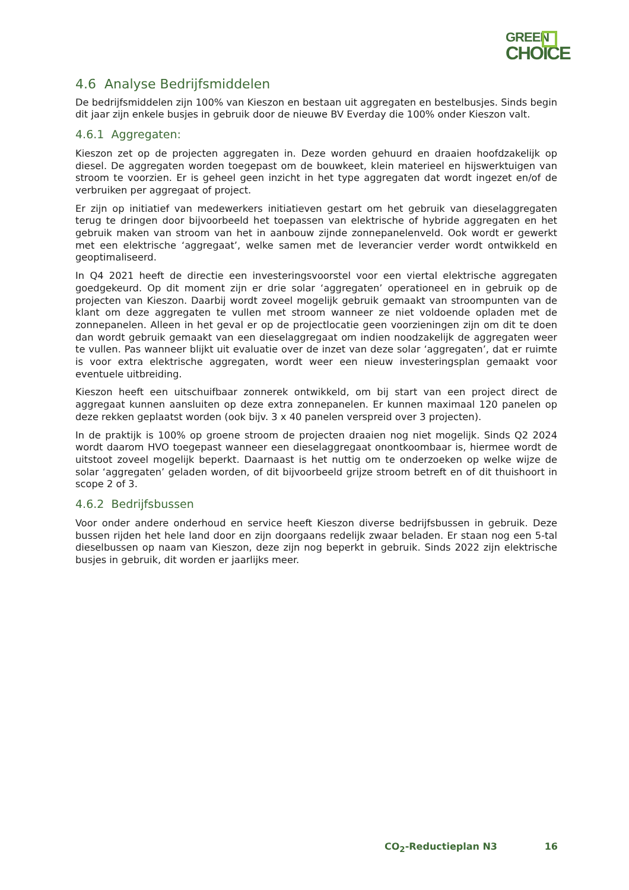GREEN
CHOICE
4.6 Analyse Bedrijfsmiddelen
De bedrijfsmiddelen zijn 100% van Kieszon en bestaan uit aggregaten en bestelbusjes. Sinds begin dit jaar zijn enkele busjes in gebruik door de nieuwe BV Everday die 100% onder Kieszon valt.
4.6.1 Aggregaten:
Kieszon zet op de projecten aggregaten in. Deze worden gehuurd en draaien hoofdzakelijk op diesel. De aggregaten worden toegepast om de bouwkeet, klein materieel en hijswerktuigen van stroom te voorzien. Er is geheel geen inzicht in het type aggregaten dat wordt ingezet en/of de verbruiken per aggregaat of project.
Er zijn op initiatief van medewerkers initiatieven gestart om het gebruik van dieselaggregaten terug te dringen door bijvoorbeeld het toepassen van elektrische of hybride aggregaten en het gebruik maken van stroom van het in aanbouw zijnde zonnepanelenveld. Ook wordt er gewerkt met een elektrische ‘aggregaat’, welke samen met de leverancier verder wordt ontwikkeld en geoptimaliseerd.
In Q4 2021 heeft de directie een investeringsvoorstel voor een viertal elektrische aggregaten goedgekeurd. Op dit moment zijn er drie solar ‘aggregaten’ operationeel en in gebruik op de projecten van Kieszon. Daarbij wordt zoveel mogelijk gebruik gemaakt van stroompunten van de klant om deze aggregaten te vullen met stroom wanneer ze niet voldoende opladen met de zonnepanelen. Alleen in het geval er op de projectlocatie geen voorzieningen zijn om dit te doen dan wordt gebruik gemaakt van een dieselaggregaat om indien noodzakelijk de aggregaten weer te vullen. Pas wanneer blijkt uit evaluatie over de inzet van deze solar ‘aggregaten’, dat er ruimte is voor extra elektrische aggregaten, wordt weer een nieuw investeringsplan gemaakt voor eventuele uitbreiding.
Kieszon heeft een uitschuifbaar zonnerek ontwikkeld, om bij start van een project direct de aggregaat kunnen aansluiten op deze extra zonnepanelen. Er kunnen maximaal 120 panelen op deze rekken geplaatst worden (ook bijv. 3 x 40 panelen verspreid over 3 projecten).
In de praktijk is 100% op groene stroom de projecten draaien nog niet mogelijk. Sinds Q2 2024 wordt daarom HVO toegepast wanneer een dieselaggregaat onontkoombaar is, hiermee wordt de uitstoot zoveel mogelijk beperkt. Daarnaast is het nuttig om te onderzoeken op welke wijze de solar ‘aggregaten’ geladen worden, of dit bijvoorbeeld grijze stroom betreft en of dit thuishoort in scope 2 of 3.
4.6.2 Bedrijfsbussen
Voor onder andere onderhoud en service heeft Kieszon diverse bedrijfsbussen in gebruik. Deze bussen rijden het hele land door en zijn doorgaans redelijk zwaar beladen. Er staan nog een 5-tal dieselbussen op naam van Kieszon, deze zijn nog beperkt in gebruik. Sinds 2022 zijn elektrische busjes in gebruik, dit worden er jaarlijks meer.
CO<sub>2</sub>-Reductieplan N3 16